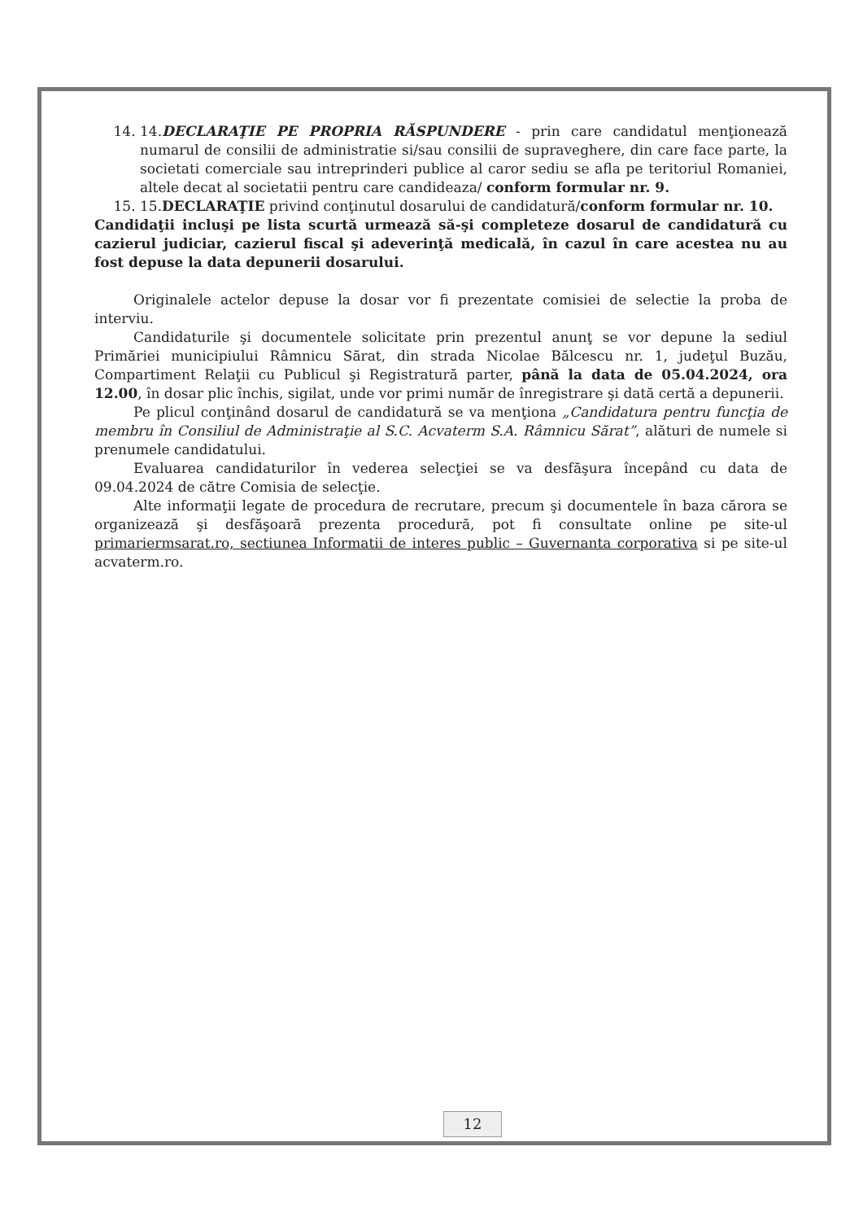14. 14.DECLARAŢIE PE PROPRIA RĂSPUNDERE - prin care candidatul menţionează numarul de consilii de administratie si/sau consilii de supraveghere, din care face parte, la societati comerciale sau intreprinderi publice al caror sediu se afla pe teritoriul Romaniei, altele decat al societatii pentru care candideaza/ conform formular nr. 9.
15. 15.DECLARAŢIE privind conţinutul dosarului de candidatură/conform formular nr. 10.
Candidaţii incluşi pe lista scurtă urmează să-şi completeze dosarul de candidatură cu cazierul judiciar, cazierul fiscal şi adeverinţă medicală, în cazul în care acestea nu au fost depuse la data depunerii dosarului.
Originalele actelor depuse la dosar vor fi prezentate comisiei de selectie la proba de interviu.
Candidaturile şi documentele solicitate prin prezentul anunţ se vor depune la sediul Primăriei municipiului Râmnicu Sărat, din strada Nicolae Bălcescu nr. 1, judeţul Buzău, Compartiment Relaţii cu Publicul şi Registratură parter, până la data de 05.04.2024, ora 12.00, în dosar plic închis, sigilat, unde vor primi număr de înregistrare şi dată certă a depunerii.
Pe plicul conţinând dosarul de candidatură se va menţiona „Candidatura pentru funcţia de membru în Consiliul de Administraţie al S.C. Acvaterm S.A. Râmnicu Sărat”, alături de numele si prenumele candidatului.
Evaluarea candidaturilor în vederea selecţiei se va desfăşura începând cu data de 09.04.2024 de către Comisia de selecţie.
Alte informaţii legate de procedura de recrutare, precum şi documentele în baza cărora se organizează şi desfăşoară prezenta procedură, pot fi consultate online pe site-ul primariermsarat.ro, sectiunea Informatii de interes public – Guvernanta corporativa si pe site-ul acvaterm.ro.
12